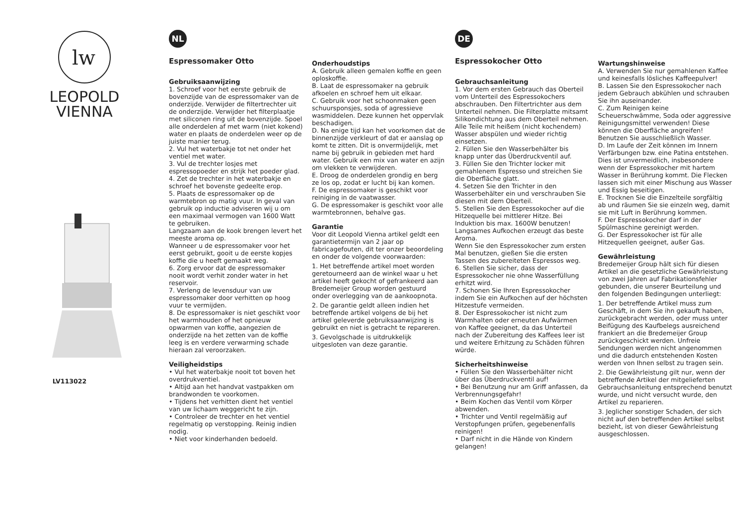lw
LEOPOLD
VIENNA
LV113022
NL
Espressomaker Otto
Gebruiksaanwijzing
1. Schroef voor het eerste gebruik de bovenzijde van de espressomaker van de onderzijde. Verwijder de filtertrechter uit de onderzijde. Verwijder het filterplaatje met siliconen ring uit de bovenzijde. Spoel alle onderdelen af met warm (niet kokend) water en plaats de onderdelen weer op de juiste manier terug.
2. Vul het waterbakje tot net onder het ventiel met water.
3. Vul de trechter losjes met espressopoeder en strijk het poeder glad.
4. Zet de trechter in het waterbakje en schroef het bovenste gedeelte erop.
5. Plaats de espressomaker op de warmtebron op matig vuur. In geval van gebruik op inductie adviseren wij u om een maximaal vermogen van 1600 Watt te gebruiken.
Langzaam aan de kook brengen levert het meeste aroma op.
Wanneer u de espressomaker voor het eerst gebruikt, gooit u de eerste kopjes koffie die u heeft gemaakt weg.
6. Zorg ervoor dat de espressomaker nooit wordt verhit zonder water in het reservoir.
7. Verleng de levensduur van uw espressomaker door verhitten op hoog vuur te vermijden.
8. De espressomaker is niet geschikt voor het warmhouden of het opnieuw opwarmen van koffie, aangezien de onderzijde na het zetten van de koffie leeg is en verdere verwarming schade hieraan zal veroorzaken.
Veiligheidstips
• Vul het waterbakje nooit tot boven het overdrukventiel.
• Altijd aan het handvat vastpakken om brandwonden te voorkomen.
• Tijdens het verhitten dient het ventiel van uw lichaam weggericht te zijn.
• Controleer de trechter en het ventiel regelmatig op verstopping. Reinig indien nodig.
• Niet voor kinderhanden bedoeld.
Onderhoudstips
A. Gebruik alleen gemalen koffie en geen oploskoffie.
B. Laat de espressomaker na gebruik afkoelen en schroef hem uit elkaar.
C. Gebruik voor het schoonmaken geen schuursponsjes, soda of agressieve wasmiddelen. Deze kunnen het oppervlak beschadigen.
D. Na enige tijd kan het voorkomen dat de binnenzijde verkleurt of dat er aanslag op komt te zitten. Dit is onvermijdelijk, met name bij gebruik in gebieden met hard water. Gebruik een mix van water en azijn om vlekken te verwijderen.
E. Droog de onderdelen grondig en berg ze los op, zodat er lucht bij kan komen.
F. De espressomaker is geschikt voor reiniging in de vaatwasser.
G. De espressomaker is geschikt voor alle warmtebronnen, behalve gas.
Garantie
Voor dit Leopold Vienna artikel geldt een garantietermijn van 2 jaar op fabricagefouten, dit ter onzer beoordeling en onder de volgende voorwaarden:
1. Het betreffende artikel moet worden geretourneerd aan de winkel waar u het artikel heeft gekocht of gefrankeerd aan Bredemeijer Group worden gestuurd onder overlegging van de aankoopnota.
2. De garantie geldt alleen indien het betreffende artikel volgens de bij het artikel geleverde gebruiksaanwijzing is gebruikt en niet is getracht te repareren.
3. Gevolgschade is uitdrukkelijk uitgesloten van deze garantie.
DE
Espressokocher Otto
Gebrauchsanleitung
1. Vor dem ersten Gebrauch das Oberteil vom Unterteil des Espressokochers abschrauben. Den Filtertrichter aus dem Unterteil nehmen. Die Filterplatte mitsamt Silikondichtung aus dem Oberteil nehmen. Alle Teile mit heißem (nicht kochendem) Wasser abspülen und wieder richtig einsetzen.
2. Füllen Sie den Wasserbehälter bis knapp unter das Überdruckventil auf.
3. Füllen Sie den Trichter locker mit gemahlenem Espresso und streichen Sie die Oberfläche glatt.
4. Setzen Sie den Trichter in den Wasserbehälter ein und verschrauben Sie diesen mit dem Oberteil.
5. Stellen Sie den Espressokocher auf die Hitzequelle bei mittlerer Hitze. Bei Induktion bis max. 1600W benutzen! Langsames Aufkochen erzeugt das beste Aroma.
Wenn Sie den Espressokocher zum ersten Mal benutzen, gießen Sie die ersten Tassen des zubereiteten Espressos weg.
6. Stellen Sie sicher, dass der Espressokocher nie ohne Wasserfüllung erhitzt wird.
7. Schonen Sie Ihren Espressokocher indem Sie ein Aufkochen auf der höchsten Hitzestufe vermeiden.
8. Der Espressokocher ist nicht zum Warmhalten oder erneuten Aufwärmen von Kaffee geeignet, da das Unterteil nach der Zubereitung des Kaffees leer ist und weitere Erhitzung zu Schäden führen würde.
Sicherheitshinweise
• Füllen Sie den Wasserbehälter nicht über das Überdruckventil auf!
• Bei Benutzung nur am Griff anfassen, da Verbrennungsgefahr!
• Beim Kochen das Ventil vom Körper abwenden.
• Trichter und Ventil regelmäßig auf Verstopfungen prüfen, gegebenenfalls reinigen!
• Darf nicht in die Hände von Kindern gelangen!
Wartungshinweise
A. Verwenden Sie nur gemahlenen Kaffee und keinesfalls lösliches Kaffeepulver!
B. Lassen Sie den Espressokocher nach jedem Gebrauch abkühlen und schrauben Sie ihn auseinander.
C. Zum Reinigen keine Scheuerschwämme, Soda oder aggressive Reinigungsmittel verwenden! Diese können die Oberfläche angreifen! Benutzen Sie ausschließlich Wasser.
D. Im Laufe der Zeit können im Innern Verfärbungen bzw. eine Patina entstehen. Dies ist unvermeidlich, insbesondere wenn der Espressokocher mit hartem Wasser in Berührung kommt. Die Flecken lassen sich mit einer Mischung aus Wasser und Essig beseitigen.
E. Trocknen Sie die Einzelteile sorgfältig ab und räumen Sie sie einzeln weg, damit sie mit Luft in Berührung kommen.
F. Der Espressokocher darf in der Spülmaschine gereinigt werden.
G. Der Espressokocher ist für alle Hitzequellen geeignet, außer Gas.
Gewährleistung
Bredemeijer Group hält sich für diesen Artikel an die gesetzliche Gewährleistung von zwei Jahren auf Fabrikationsfehler gebunden, die unserer Beurteilung und den folgenden Bedingungen unterliegt:
1. Der betreffende Artikel muss zum Geschäft, in dem Sie ihn gekauft haben, zurückgebracht werden, oder muss unter Beifügung des Kaufbelegs ausreichend frankiert an die Bredemeijer Group zurückgeschickt werden. Unfreie Sendungen werden nicht angenommen und die dadurch entstehenden Kosten werden von Ihnen selbst zu tragen sein.
2. Die Gewährleistung gilt nur, wenn der betreffende Artikel der mitgelieferten Gebrauchsanleitung entsprechend benutzt wurde, und nicht versucht wurde, den Artikel zu reparieren.
3. Jeglicher sonstiger Schaden, der sich nicht auf den betreffenden Artikel selbst bezieht, ist von dieser Gewährleistung ausgeschlossen.